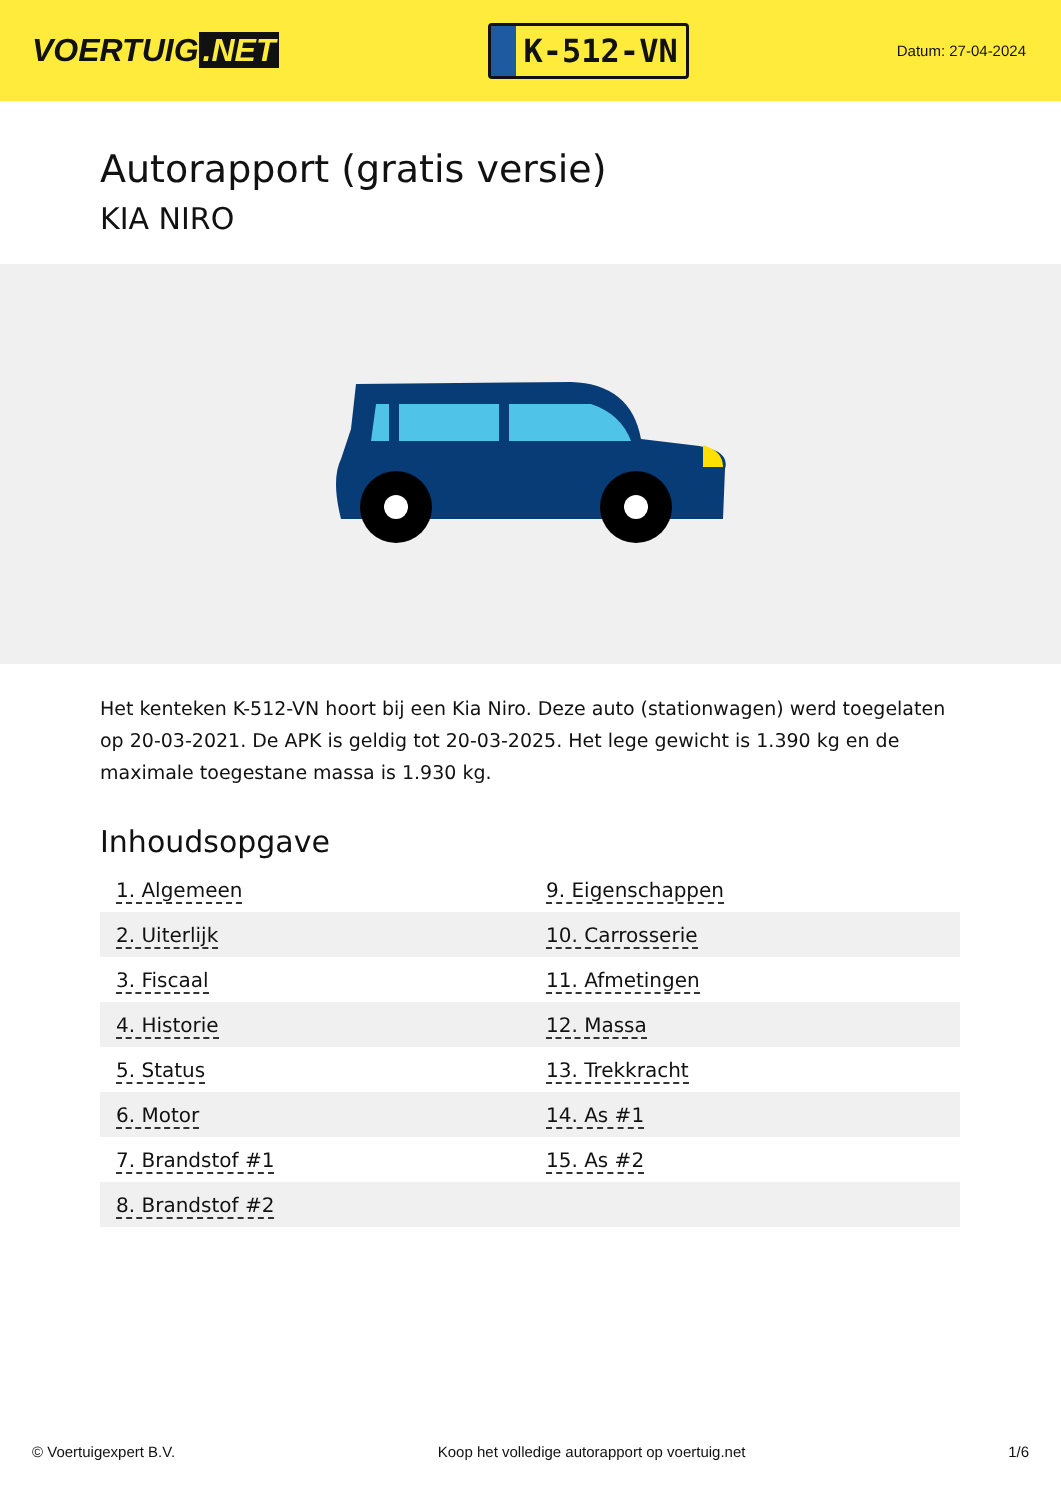VOERTUIG.NET
K-512-VN
Datum: 27-04-2024
Autorapport (gratis versie)
KIA NIRO
Het kenteken K-512-VN hoort bij een Kia Niro. Deze auto (stationwagen) werd toegelaten op 20-03-2021. De APK is geldig tot 20-03-2025. Het lege gewicht is 1.390 kg en de maximale toegestane massa is 1.930 kg.
Inhoudsopgave
| 1. Algemeen | 9. Eigenschappen |
| 2. Uiterlijk | 10. Carrosserie |
| 3. Fiscaal | 11. Afmetingen |
| 4. Historie | 12. Massa |
| 5. Status | 13. Trekkracht |
| 6. Motor | 14. As #1 |
| 7. Brandstof #1 | 15. As #2 |
| 8. Brandstof #2 | |
© Voertuigexpert B.V. Koop het volledige autorapport op voertuig.net 1/6